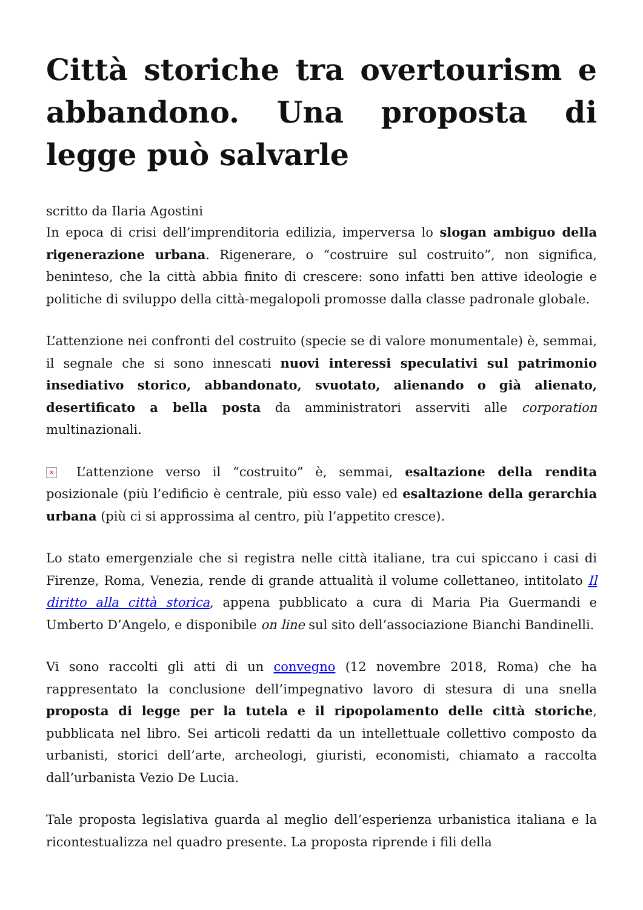Città storiche tra overtourism e abbandono. Una proposta di legge può salvarle
scritto da Ilaria Agostini
In epoca di crisi dell’imprenditoria edilizia, imperversa lo slogan ambiguo della rigenerazione urbana. Rigenerare, o “costruire sul costruito”, non significa, beninteso, che la città abbia finito di crescere: sono infatti ben attive ideologie e politiche di sviluppo della città-megalopoli promosse dalla classe padronale globale.
L’attenzione nei confronti del costruito (specie se di valore monumentale) è, semmai, il segnale che si sono innescati nuovi interessi speculativi sul patrimonio insediativo storico, abbandonato, svuotato, alienando o già alienato, desertificato a bella posta da amministratori asserviti alle corporation multinazionali.
× L’attenzione verso il “costruito” è, semmai, esaltazione della rendita posizionale (più l’edificio è centrale, più esso vale) ed esaltazione della gerarchia urbana (più ci si approssima al centro, più l’appetito cresce).
Lo stato emergenziale che si registra nelle città italiane, tra cui spiccano i casi di Firenze, Roma, Venezia, rende di grande attualità il volume collettaneo, intitolato Il diritto alla città storica, appena pubblicato a cura di Maria Pia Guermandi e Umberto D’Angelo, e disponibile on line sul sito dell’associazione Bianchi Bandinelli.
Vi sono raccolti gli atti di un convegno (12 novembre 2018, Roma) che ha rappresentato la conclusione dell’impegnativo lavoro di stesura di una snella proposta di legge per la tutela e il ripopolamento delle città storiche, pubblicata nel libro. Sei articoli redatti da un intellettuale collettivo composto da urbanisti, storici dell’arte, archeologi, giuristi, economisti, chiamato a raccolta dall’urbanista Vezio De Lucia.
Tale proposta legislativa guarda al meglio dell’esperienza urbanistica italiana e la ricontestualizza nel quadro presente. La proposta riprende i fili della